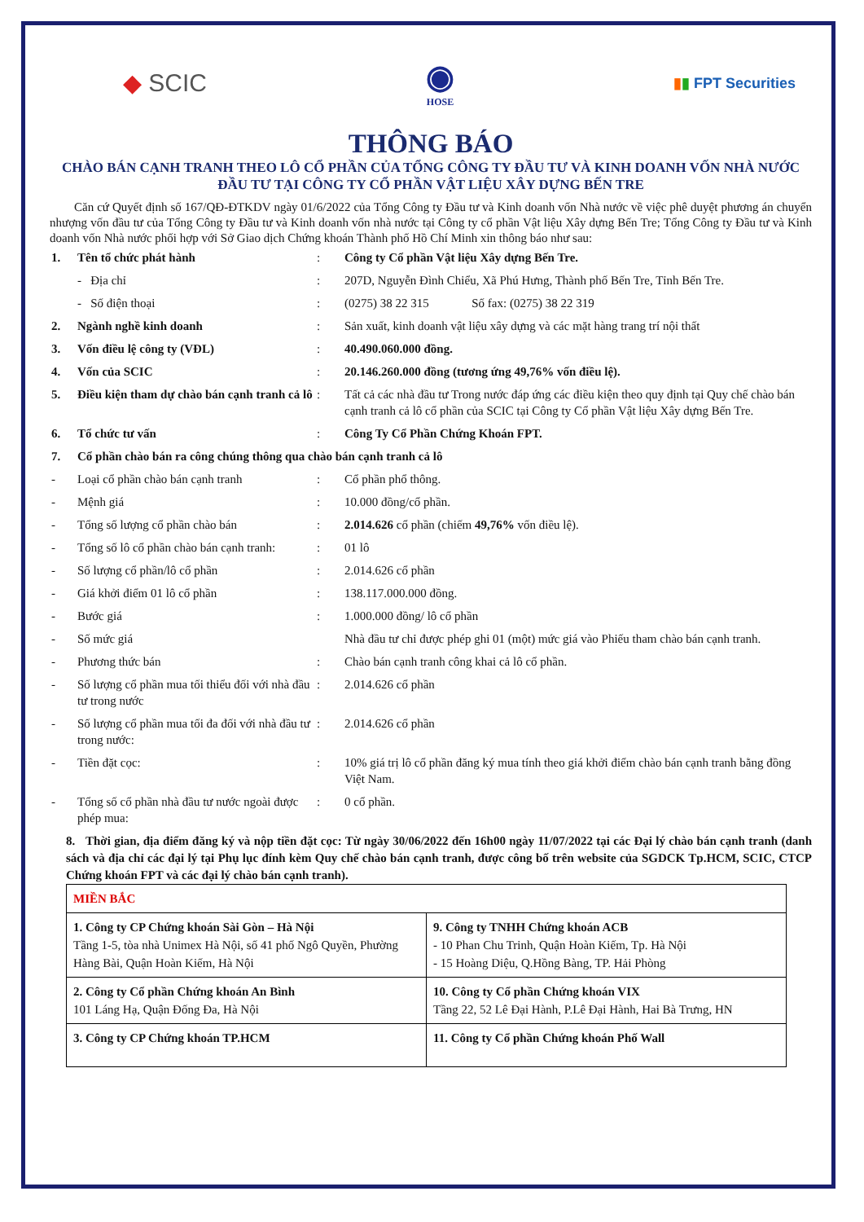◆ SCIC
◉
HOSE
▮▮ FPT Securities
THÔNG BÁO
CHÀO BÁN CẠNH TRANH THEO LÔ CỔ PHẦN CỦA TỔNG CÔNG TY ĐẦU TƯ VÀ KINH DOANH VỐN NHÀ NƯỚC ĐẦU TƯ TẠI CÔNG TY CỔ PHẦN VẬT LIỆU XÂY DỰNG BẾN TRE
  Căn cứ Quyết định số 167/QĐ-ĐTKDV ngày 01/6/2022 của Tổng Công ty Đầu tư và Kinh doanh vốn Nhà nước về việc phê duyệt phương án chuyển nhượng vốn đầu tư của Tổng Công ty Đầu tư và Kinh doanh vốn nhà nước tại Công ty cổ phần Vật liệu Xây dựng Bến Tre; Tổng Công ty Đầu tư và Kinh doanh vốn Nhà nước phối hợp với Sở Giao dịch Chứng khoán Thành phố Hồ Chí Minh xin thông báo như sau:
| 1. | Tên tổ chức phát hành | : | Công ty Cổ phần Vật liệu Xây dựng Bến Tre. |
| | - Địa chỉ | : | 207D, Nguyễn Đình Chiểu, Xã Phú Hưng, Thành phố Bến Tre, Tỉnh Bến Tre. |
| | - Số điện thoại | : | (0275) 38 22 315 Số fax: (0275) 38 22 319 |
| 2. | Ngành nghề kinh doanh | : | Sản xuất, kinh doanh vật liệu xây dựng và các mặt hàng trang trí nội thất |
| 3. | Vốn điều lệ công ty (VĐL) | : | 40.490.060.000 đồng. |
| 4. | Vốn của SCIC | : | 20.146.260.000 đồng (tương ứng 49,76% vốn điều lệ). |
| 5. | Điều kiện tham dự chào bán cạnh tranh cả lô | : | Tất cả các nhà đầu tư Trong nước đáp ứng các điều kiện theo quy định tại Quy chế chào bán cạnh tranh cả lô cổ phần của SCIC tại Công ty Cổ phần Vật liệu Xây dựng Bến Tre. |
| 6. | Tổ chức tư vấn | : | Công Ty Cổ Phần Chứng Khoán FPT. |
| 7. | Cổ phần chào bán ra công chúng thông qua chào bán cạnh tranh cả lô | | |
| - | Loại cổ phần chào bán cạnh tranh | : | Cổ phần phổ thông. |
| - | Mệnh giá | : | 10.000 đồng/cổ phần. |
| - | Tổng số lượng cổ phần chào bán | : | 2.014.626 cổ phần (chiếm 49,76% vốn điều lệ). |
| - | Tổng số lô cổ phần chào bán cạnh tranh: | : | 01 lô |
| - | Số lượng cổ phần/lô cổ phần | : | 2.014.626 cổ phần |
| - | Giá khởi điểm 01 lô cổ phần | : | 138.117.000.000 đồng. |
| - | Bước giá | : | 1.000.000 đồng/ lô cổ phần |
| - | Số mức giá | | Nhà đầu tư chỉ được phép ghi 01 (một) mức giá vào Phiếu tham chào bán cạnh tranh. |
| - | Phương thức bán | : | Chào bán cạnh tranh công khai cả lô cổ phần. |
| - | Số lượng cổ phần mua tối thiểu đối với nhà đầu tư trong nước | : | 2.014.626 cổ phần |
| - | Số lượng cổ phần mua tối đa đối với nhà đầu tư trong nước: | : | 2.014.626 cổ phần |
| - | Tiền đặt cọc: | : | 10% giá trị lô cổ phần đăng ký mua tính theo giá khởi điểm chào bán cạnh tranh bằng đồng Việt Nam. |
| - | Tổng số cổ phần nhà đầu tư nước ngoài được phép mua: | : | 0 cổ phần. |
8. Thời gian, địa điểm đăng ký và nộp tiền đặt cọc: Từ ngày 30/06/2022 đến 16h00 ngày 11/07/2022 tại các Đại lý chào bán cạnh tranh (danh sách và địa chỉ các đại lý tại Phụ lục đính kèm Quy chế chào bán cạnh tranh, được công bố trên website của SGDCK Tp.HCM, SCIC, CTCP Chứng khoán FPT và các đại lý chào bán cạnh tranh).
| MIỀN BẮC | |
| 1. Công ty CP Chứng khoán Sài Gòn – Hà Nội Tầng 1-5, tòa nhà Unimex Hà Nội, số 41 phố Ngô Quyền, Phường Hàng Bài, Quận Hoàn Kiếm, Hà Nội | 9. Công ty TNHH Chứng khoán ACB - 10 Phan Chu Trinh, Quận Hoàn Kiếm, Tp. Hà Nội - 15 Hoàng Diệu, Q.Hồng Bàng, TP. Hải Phòng |
| 2. Công ty Cổ phần Chứng khoán An Bình 101 Láng Hạ, Quận Đống Đa, Hà Nội | 10. Công ty Cổ phần Chứng khoán VIX Tầng 22, 52 Lê Đại Hành, P.Lê Đại Hành, Hai Bà Trưng, HN |
| 3. Công ty CP Chứng khoán TP.HCM | 11. Công ty Cổ phần Chứng khoán Phố Wall |